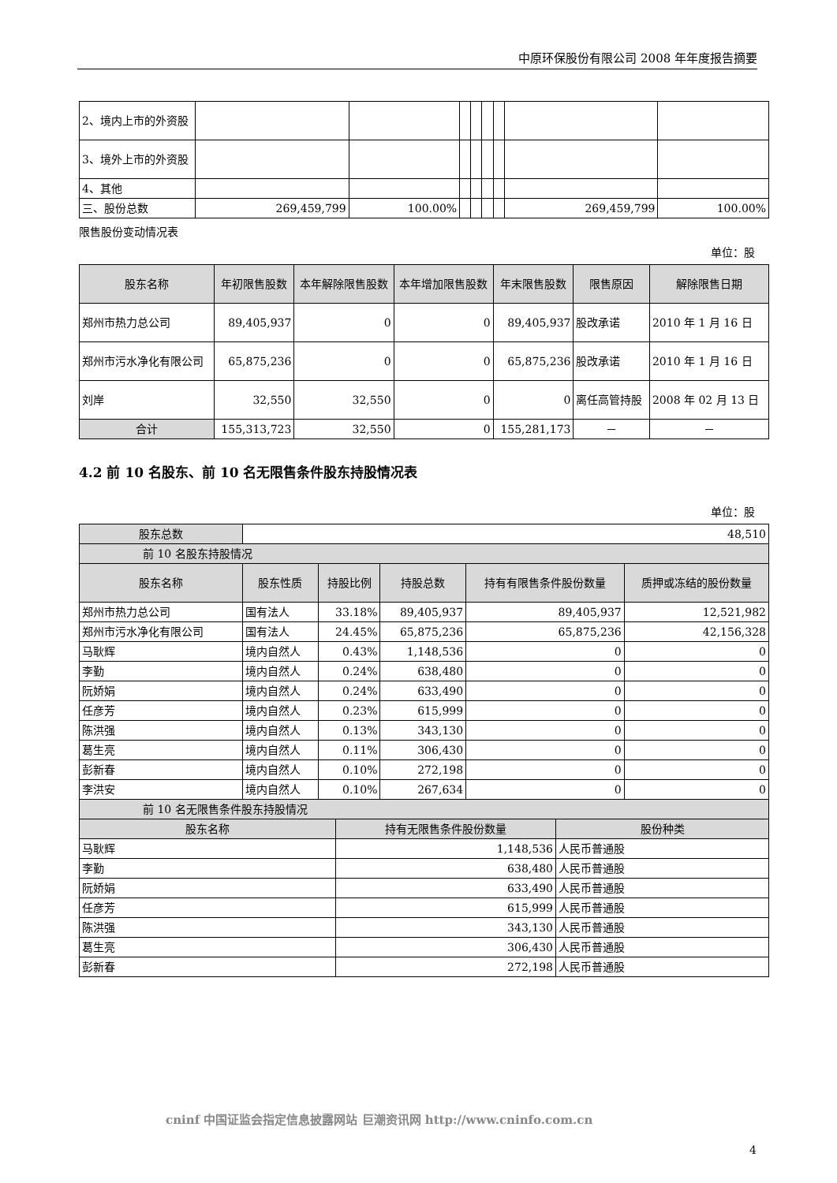中原环保股份有限公司 2008 年年度报告摘要
| 2、境内上市的外资股 | | | | | | | | |
| 3、境外上市的外资股 | | | | | | | | |
| 4、其他 | | | | | | | | |
| 三、股份总数 | 269,459,799 | 100.00% | | | | | 269,459,799 | 100.00% |
限售股份变动情况表
单位：股
| 股东名称 | 年初限售股数 | 本年解除限售股数 | 本年增加限售股数 | 年末限售股数 | 限售原因 | 解除限售日期 |
| --- | --- | --- | --- | --- | --- | --- |
| 郑州市热力总公司 | 89,405,937 | 0 | 0 | 89,405,937 | 股改承诺 | 2010 年 1 月 16 日 |
| 郑州市污水净化有限公司 | 65,875,236 | 0 | 0 | 65,875,236 | 股改承诺 | 2010 年 1 月 16 日 |
| 刘岸 | 32,550 | 32,550 | 0 | 0 | 离任高管持股 | 2008 年 02 月 13 日 |
| 合计 | 155,313,723 | 32,550 | 0 | 155,281,173 | － | － |
4.2 前 10 名股东、前 10 名无限售条件股东持股情况表
单位：股
| 股东总数 | 48,510 | | | | |
| 前 10 名股东持股情况 | | | | | |
| 股东名称 | 股东性质 | 持股比例 | 持股总数 | 持有有限售条件股份数量 | 质押或冻结的股份数量 |
| 郑州市热力总公司 | 国有法人 | 33.18% | 89,405,937 | 89,405,937 | 12,521,982 |
| 郑州市污水净化有限公司 | 国有法人 | 24.45% | 65,875,236 | 65,875,236 | 42,156,328 |
| 马耿辉 | 境内自然人 | 0.43% | 1,148,536 | 0 | 0 |
| 李勤 | 境内自然人 | 0.24% | 638,480 | 0 | 0 |
| 阮娇娟 | 境内自然人 | 0.24% | 633,490 | 0 | 0 |
| 任彦芳 | 境内自然人 | 0.23% | 615,999 | 0 | 0 |
| 陈洪强 | 境内自然人 | 0.13% | 343,130 | 0 | 0 |
| 葛生亮 | 境内自然人 | 0.11% | 306,430 | 0 | 0 |
| 彭新春 | 境内自然人 | 0.10% | 272,198 | 0 | 0 |
| 李洪安 | 境内自然人 | 0.10% | 267,634 | 0 | 0 |
| 前 10 名无限售条件股东持股情况 | | |
| 股东名称 | 持有无限售条件股份数量 | 股份种类 |
| 马耿辉 | 1,148,536 | 人民币普通股 |
| 李勤 | 638,480 | 人民币普通股 |
| 阮娇娟 | 633,490 | 人民币普通股 |
| 任彦芳 | 615,999 | 人民币普通股 |
| 陈洪强 | 343,130 | 人民币普通股 |
| 葛生亮 | 306,430 | 人民币普通股 |
| 彭新春 | 272,198 | 人民币普通股 |
cninf 中国证监会指定信息披露网站 巨潮资讯网 http://www.cninfo.com.cn
4